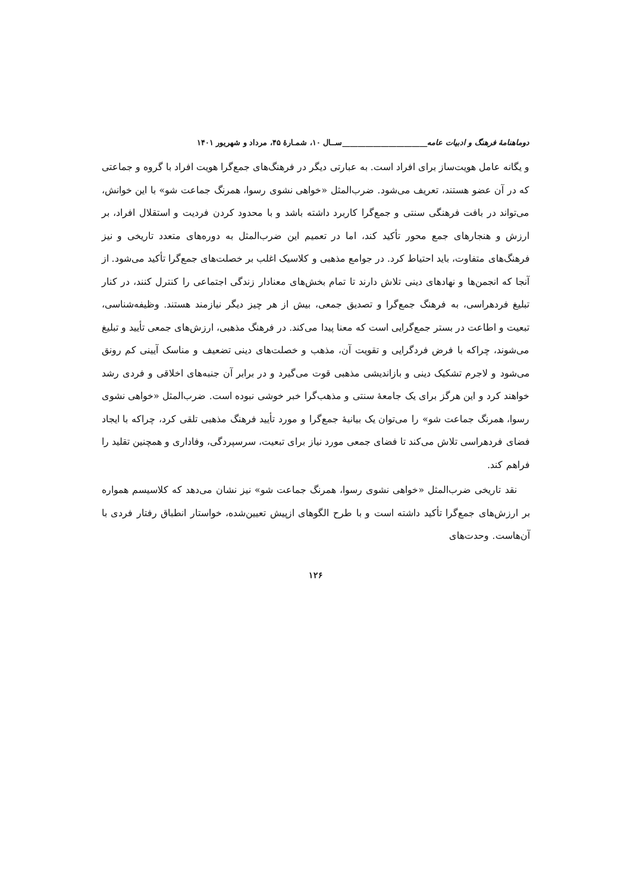دوماهنامهٔ فرهنگ و ادبیات عامه______________________ســال ۱۰، شمـارهٔ ۴۵، مرداد و شهریور ۱۴۰۱
و یگانه عامل هویت‌ساز برای افراد است. به عبارتی دیگر در فرهنگ‌های جمع‌گرا هویت افراد با گروه و جماعتی که در آن عضو هستند، تعریف می‌شود. ضرب‌المثل «خواهی نشوی رسوا، همرنگ جماعت شو» با این خوانش، می‌تواند در بافت فرهنگی سنتی و جمع‌گرا کاربرد داشته باشد و با محدود کردن فردیت و استقلال افراد، بر ارزش و هنجارهای جمع محور تأکید کند، اما در تعمیم این ضرب‌المثل به دوره‌های متعدد تاریخی و نیز فرهنگ‌های متفاوت، باید احتیاط کرد. در جوامع مذهبی و کلاسیک اغلب بر خصلت‌های جمع‌گرا تأکید می‌شود. از آنجا که انجمن‌ها و نهادهای دینی تلاش دارند تا تمام بخش‌های معنادار زندگی اجتماعی را کنترل کنند، در کنار تبلیغ فردهراسی، به فرهنگ جمع‌گرا و تصدیق جمعی، بیش از هر چیز دیگر نیازمند هستند. وظیفه‌شناسی، تبعیت و اطاعت در بستر جمع‌گرایی است که معنا پیدا می‌کند. در فرهنگ مذهبی، ارزش‌های جمعی تأیید و تبلیغ می‌شوند، چراکه با فرض فردگرایی و تقویت آن، مذهب و خصلت‌های دینی تضعیف و مناسک آیینی کم رونق می‌شود و لاجرم تشکیک دینی و بازاندیشی مذهبی قوت می‌گیرد و در برابر آن جنبه‌های اخلاقی و فردی رشد خواهند کرد و این هرگز برای یک جامعهٔ سنتی و مذهب‌گرا خبر خوشی نبوده است. ضرب‌المثل «خواهی نشوی رسوا، همرنگ جماعت شو» را می‌توان یک بیانیهٔ جمع‌گرا و مورد تأیید فرهنگ مذهبی تلقی کرد، چراکه با ایجاد فضای فردهراسی تلاش می‌کند تا فضای جمعی مورد نیاز برای تبعیت، سرسپردگی، وفاداری و همچنین تقلید را فراهم کند.
نقد تاریخی ضرب‌المثل «خواهی نشوی رسوا، همرنگ جماعت شو» نیز نشان می‌دهد که کلاسیسم همواره بر ارزش‌های جمع‌گرا تأکید داشته است و با طرح الگوهای ازپیش تعیین‌شده، خواستار انطباق رفتار فردی با آن‌هاست. وحدت‌های
۱۲۶